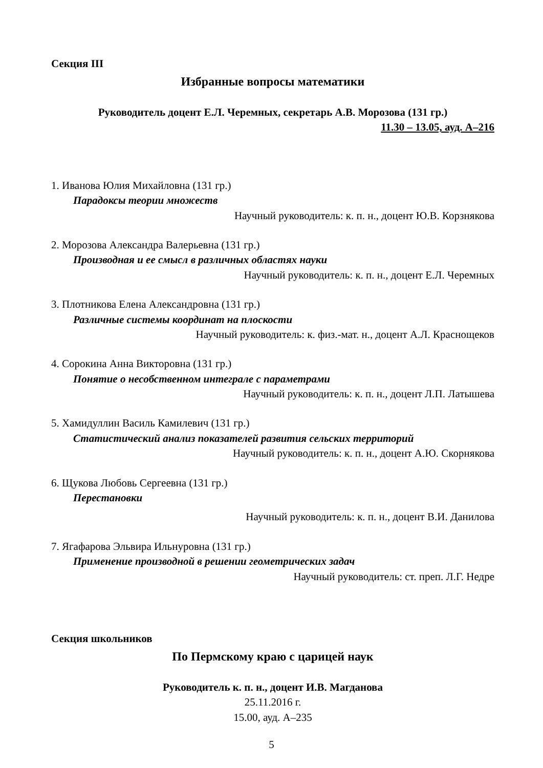Секция III
Избранные вопросы математики
Руководитель доцент Е.Л. Черемных, секретарь А.В. Морозова (131 гр.)
11.30 – 13.05, ауд. А–216
1. Иванова Юлия Михайловна (131 гр.)
Парадоксы теории множеств
Научный руководитель: к. п. н., доцент Ю.В. Корзнякова
2. Морозова Александра Валерьевна (131 гр.)
Производная и ее смысл в различных областях науки
Научный руководитель: к. п. н., доцент Е.Л. Черемных
3. Плотникова Елена Александровна (131 гр.)
Различные системы координат на плоскости
Научный руководитель: к. физ.-мат. н., доцент А.Л. Краснощеков
4. Сорокина Анна Викторовна (131 гр.)
Понятие о несобственном интеграле с параметрами
Научный руководитель: к. п. н., доцент Л.П. Латышева
5. Хамидуллин Василь Камилевич (131 гр.)
Статистический анализ показателей развития сельских территорий
Научный руководитель: к. п. н., доцент А.Ю. Скорнякова
6. Щукова Любовь Сергеевна (131 гр.)
Перестановки
Научный руководитель: к. п. н., доцент В.И. Данилова
7. Ягафарова Эльвира Ильнуровна (131 гр.)
Применение производной в решении геометрических задач
Научный руководитель: ст. преп. Л.Г. Недре
Секция школьников
По Пермскому краю с царицей наук
Руководитель к. п. н., доцент И.В. Магданова
25.11.2016 г.
15.00, ауд. А–235
5